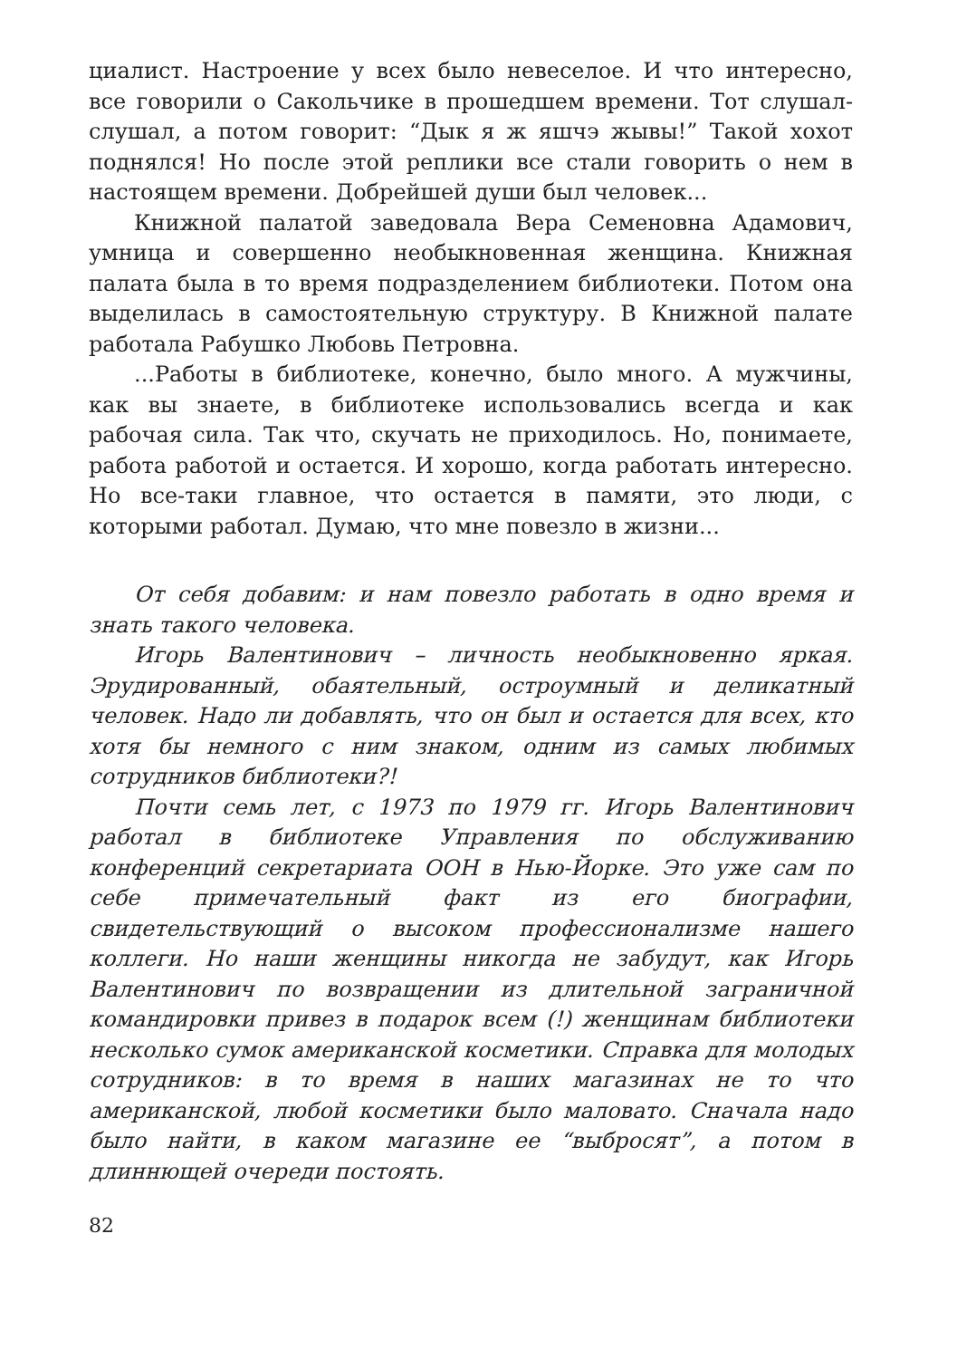циалист. Настроение у всех было невеселое. И что интересно, все говорили о Сакольчике в прошедшем времени. Тот слушал-слушал, а потом говорит: “Дык я ж яшчэ жывы!” Такой хохот поднялся! Но после этой реплики все стали говорить о нем в настоящем времени. Добрейшей души был человек...
Книжной палатой заведовала Вера Семеновна Адамович, умница и совершенно необыкновенная женщина. Книжная палата была в то время подразделением библиотеки. Потом она выделилась в самостоятельную структуру. В Книжной палате работала Рабушко Любовь Петровна.
...Работы в библиотеке, конечно, было много. А мужчины, как вы знаете, в библиотеке использовались всегда и как рабочая сила. Так что, скучать не приходилось. Но, понимаете, работа работой и остается. И хорошо, когда работать интересно. Но все-таки главное, что остается в памяти, это люди, с которыми работал. Думаю, что мне повезло в жизни...
От себя добавим: и нам повезло работать в одно время и знать такого человека.
Игорь Валентинович – личность необыкновенно яркая. Эрудированный, обаятельный, остроумный и деликатный человек. Надо ли добавлять, что он был и остается для всех, кто хотя бы немного с ним знаком, одним из самых любимых сотрудников библиотеки?!
Почти семь лет, с 1973 по 1979 гг. Игорь Валентинович работал в библиотеке Управления по обслуживанию конференций секретариата ООН в Нью-Йорке. Это уже сам по себе примечательный факт из его биографии, свидетельствующий о высоком профессионализме нашего коллеги. Но наши женщины никогда не забудут, как Игорь Валентинович по возвращении из длительной заграничной командировки привез в подарок всем (!) женщинам библиотеки несколько сумок американской косметики. Справка для молодых сотрудников: в то время в наших магазинах не то что американской, любой косметики было маловато. Сначала надо было найти, в каком магазине ее “выбросят”, а потом в длиннющей очереди постоять.
82